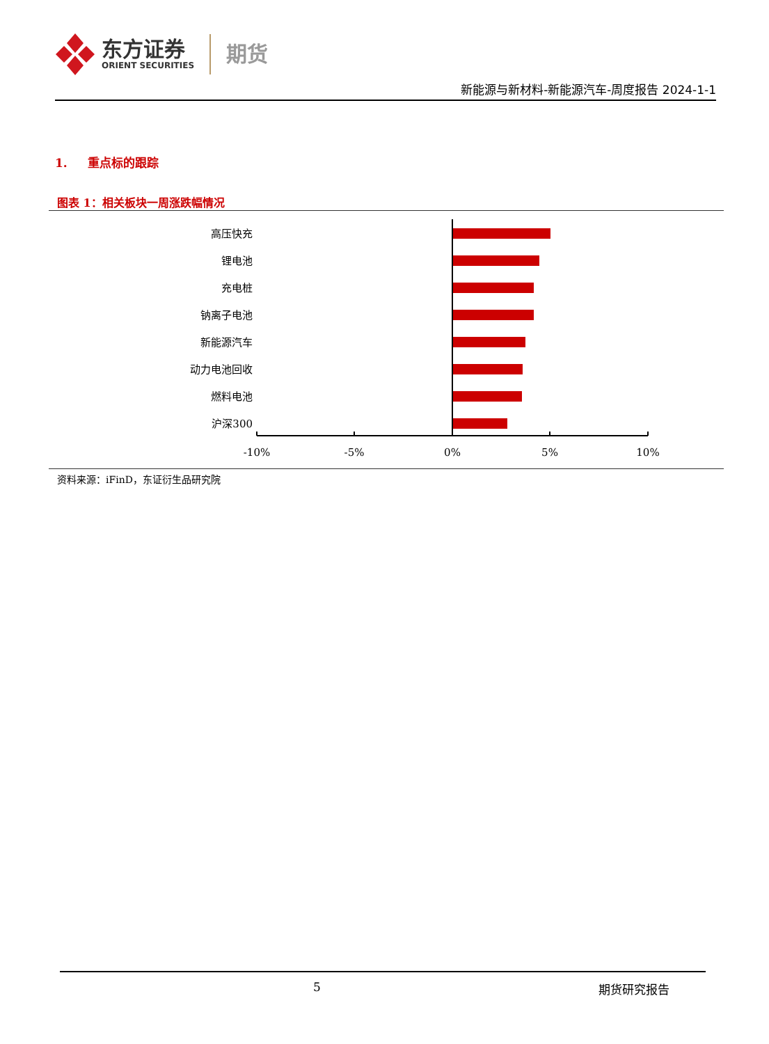东方证券
ORIENT SECURITIES
期货
新能源与新材料-新能源汽车-周度报告 2024-1-1
1. 重点标的跟踪
图表 1：相关板块一周涨跌幅情况
高压快充
锂电池
充电桩
钠离子电池
新能源汽车
动力电池回收
燃料电池
沪深300
-10%
-5%
0%
5%
10%
资料来源：iFinD，东证衍生品研究院
5 期货研究报告